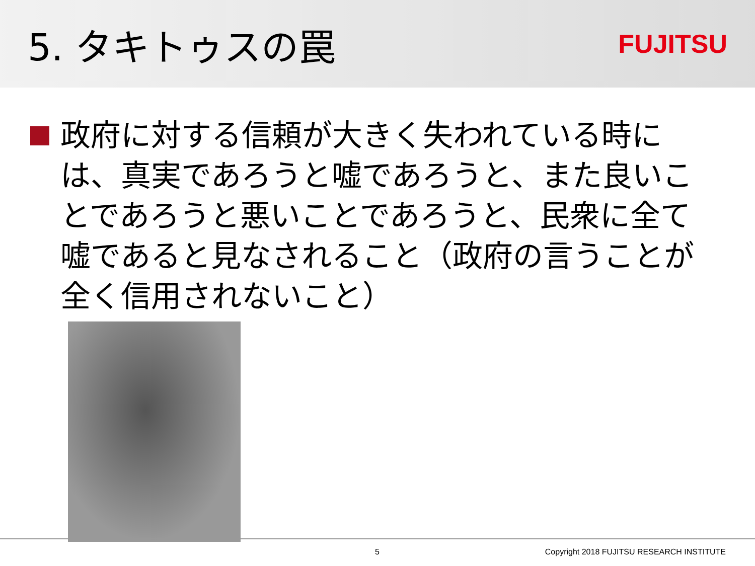5. タキトゥスの罠
FUJITSU
政府に対する信頼が大きく失われている時には、真実であろうと嘘であろうと、また良いことであろうと悪いことであろうと、民衆に全て嘘であると見なされること（政府の言うことが全く信用されないこと）
5 Copyright 2018 FUJITSU RESEARCH INSTITUTE